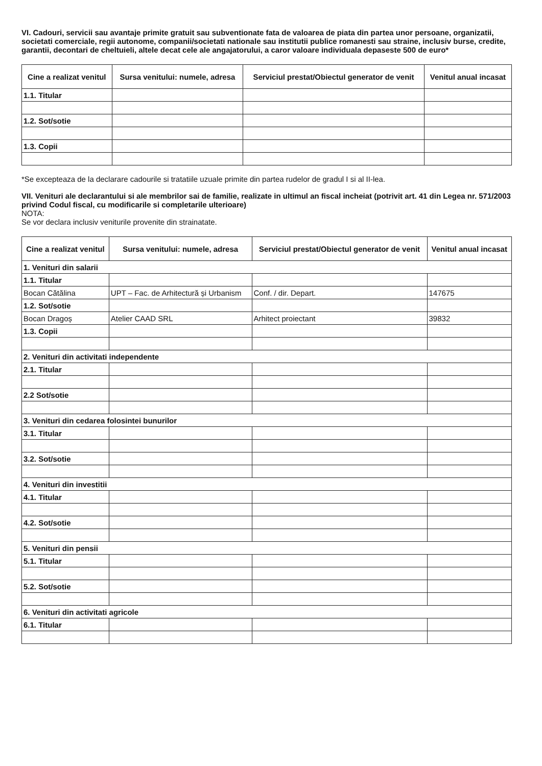VI. Cadouri, servicii sau avantaje primite gratuit sau subventionate fata de valoarea de piata din partea unor persoane, organizatii, societati comerciale, regii autonome, companii/societati nationale sau institutii publice romanesti sau straine, inclusiv burse, credite, garantii, decontari de cheltuieli, altele decat cele ale angajatorului, a caror valoare individuala depaseste 500 de euro*
| Cine a realizat venitul | Sursa venitului: numele, adresa | Serviciul prestat/Obiectul generator de venit | Venitul anual incasat |
| --- | --- | --- | --- |
| 1.1. Titular | | | |
| 1.2. Sot/sotie | | | |
| 1.3. Copii | | | |
*Se excepteaza de la declarare cadourile si tratatiile uzuale primite din partea rudelor de gradul I si al II-lea.
VII. Venituri ale declarantului si ale membrilor sai de familie, realizate in ultimul an fiscal incheiat (potrivit art. 41 din Legea nr. 571/2003 privind Codul fiscal, cu modificarile si completarile ulterioare)
NOTA:
Se vor declara inclusiv veniturile provenite din strainatate.
| Cine a realizat venitul | Sursa venitului: numele, adresa | Serviciul prestat/Obiectul generator de venit | Venitul anual incasat |
| --- | --- | --- | --- |
| 1. Venituri din salarii | | | |
| 1.1. Titular | | | |
| Bocan Cătălina | UPT – Fac. de Arhitectură și Urbanism | Conf. / dir. Depart. | 147675 |
| 1.2. Sot/sotie | | | |
| Bocan Dragoș | Atelier CAAD SRL | Arhitect proiectant | 39832 |
| 1.3. Copii | | | |
| 2. Venituri din activitati independente | | | |
| 2.1. Titular | | | |
| 2.2 Sot/sotie | | | |
| 3. Venituri din cedarea folosintei bunurilor | | | |
| 3.1. Titular | | | |
| 3.2. Sot/sotie | | | |
| 4. Venituri din investitii | | | |
| 4.1. Titular | | | |
| 4.2. Sot/sotie | | | |
| 5. Venituri din pensii | | | |
| 5.1. Titular | | | |
| 5.2. Sot/sotie | | | |
| 6. Venituri din activitati agricole | | | |
| 6.1. Titular | | | |